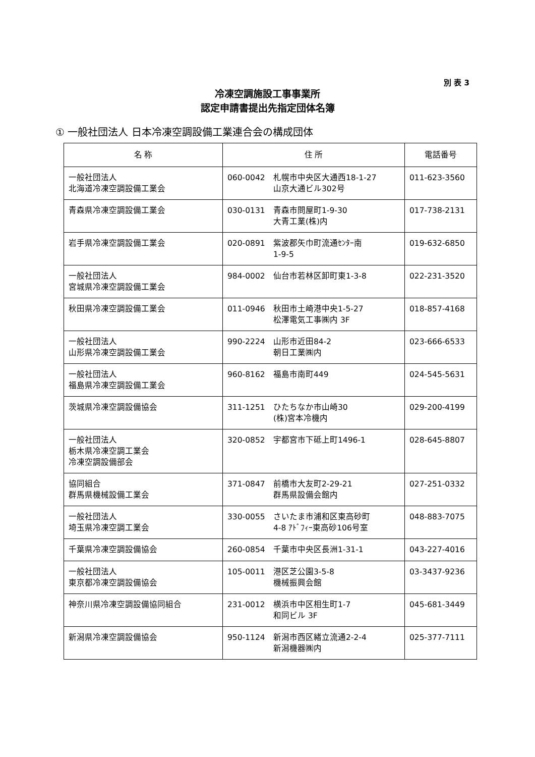別 表 3
冷凍空調施設工事事業所
認定申請書提出先指定団体名簿
① 一般社団法人 日本冷凍空調設備工業連合会の構成団体
| 名 称 | 住 所 | | 電話番号 |
| --- | --- | --- | --- |
| 一般社団法人 北海道冷凍空調設備工業会 | 060-0042 | 札幌市中央区大通西18-1-27 山京大通ビル302号 | 011-623-3560 |
| 青森県冷凍空調設備工業会 | 030-0131 | 青森市問屋町1-9-30 大青工業(株)内 | 017-738-2131 |
| 岩手県冷凍空調設備工業会 | 020-0891 | 紫波郡矢巾町流通ｾﾝﾀｰ南 1-9-5 | 019-632-6850 |
| 一般社団法人 宮城県冷凍空調設備工業会 | 984-0002 | 仙台市若林区卸町東1-3-8 | 022-231-3520 |
| 秋田県冷凍空調設備工業会 | 011-0946 | 秋田市土崎港中央1-5-27 松澤電気工事㈱内 3F | 018-857-4168 |
| 一般社団法人 山形県冷凍空調設備工業会 | 990-2224 | 山形市近田84-2 朝日工業㈱内 | 023-666-6533 |
| 一般社団法人 福島県冷凍空調設備工業会 | 960-8162 | 福島市南町449 | 024-545-5631 |
| 茨城県冷凍空調設備協会 | 311-1251 | ひたちなか市山崎30 (株)宮本冷機内 | 029-200-4199 |
| 一般社団法人 栃木県冷凍空調工業会 冷凍空調設備部会 | 320-0852 | 宇都宮市下砥上町1496-1 | 028-645-8807 |
| 協同組合 群馬県機械設備工業会 | 371-0847 | 前橋市大友町2-29-21 群馬県設備会館内 | 027-251-0332 |
| 一般社団法人 埼玉県冷凍空調工業会 | 330-0055 | さいたま市浦和区東高砂町 4-8 ｱﾄﾞﾌｨｰ東高砂106号室 | 048-883-7075 |
| 千葉県冷凍空調設備協会 | 260-0854 | 千葉市中央区長洲1-31-1 | 043-227-4016 |
| 一般社団法人 東京都冷凍空調設備協会 | 105-0011 | 港区芝公園3-5-8 機械振興会館 | 03-3437-9236 |
| 神奈川県冷凍空調設備協同組合 | 231-0012 | 横浜市中区相生町1-7 和同ビル 3F | 045-681-3449 |
| 新潟県冷凍空調設備協会 | 950-1124 | 新潟市西区緒立流通2-2-4 新潟機器㈱内 | 025-377-7111 |